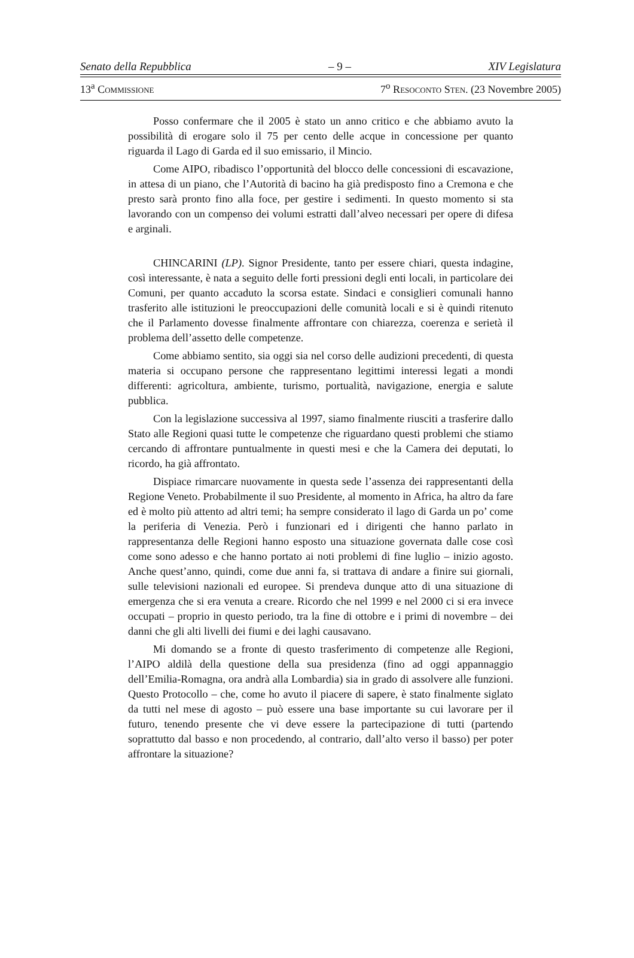Senato della Repubblica – 9 – XIV Legislatura
13<sup>a</sup> COMMISSIONE 7<sup>o</sup> RESOCONTO STEN. (23 Novembre 2005)
Posso confermare che il 2005 è stato un anno critico e che abbiamo avuto la possibilità di erogare solo il 75 per cento delle acque in concessione per quanto riguarda il Lago di Garda ed il suo emissario, il Mincio.
Come AIPO, ribadisco l’opportunità del blocco delle concessioni di escavazione, in attesa di un piano, che l’Autorità di bacino ha già predisposto fino a Cremona e che presto sarà pronto fino alla foce, per gestire i sedimenti. In questo momento si sta lavorando con un compenso dei volumi estratti dall’alveo necessari per opere di difesa e arginali.
CHINCARINI (LP). Signor Presidente, tanto per essere chiari, questa indagine, così interessante, è nata a seguito delle forti pressioni degli enti locali, in particolare dei Comuni, per quanto accaduto la scorsa estate. Sindaci e consiglieri comunali hanno trasferito alle istituzioni le preoccupazioni delle comunità locali e si è quindi ritenuto che il Parlamento dovesse finalmente affrontare con chiarezza, coerenza e serietà il problema dell’assetto delle competenze.
Come abbiamo sentito, sia oggi sia nel corso delle audizioni precedenti, di questa materia si occupano persone che rappresentano legittimi interessi legati a mondi differenti: agricoltura, ambiente, turismo, portualità, navigazione, energia e salute pubblica.
Con la legislazione successiva al 1997, siamo finalmente riusciti a trasferire dallo Stato alle Regioni quasi tutte le competenze che riguardano questi problemi che stiamo cercando di affrontare puntualmente in questi mesi e che la Camera dei deputati, lo ricordo, ha già affrontato.
Dispiace rimarcare nuovamente in questa sede l’assenza dei rappresentanti della Regione Veneto. Probabilmente il suo Presidente, al momento in Africa, ha altro da fare ed è molto più attento ad altri temi; ha sempre considerato il lago di Garda un po’ come la periferia di Venezia. Però i funzionari ed i dirigenti che hanno parlato in rappresentanza delle Regioni hanno esposto una situazione governata dalle cose così come sono adesso e che hanno portato ai noti problemi di fine luglio – inizio agosto. Anche quest’anno, quindi, come due anni fa, si trattava di andare a finire sui giornali, sulle televisioni nazionali ed europee. Si prendeva dunque atto di una situazione di emergenza che si era venuta a creare. Ricordo che nel 1999 e nel 2000 ci si era invece occupati – proprio in questo periodo, tra la fine di ottobre e i primi di novembre – dei danni che gli alti livelli dei fiumi e dei laghi causavano.
Mi domando se a fronte di questo trasferimento di competenze alle Regioni, l’AIPO aldilà della questione della sua presidenza (fino ad oggi appannaggio dell’Emilia-Romagna, ora andrà alla Lombardia) sia in grado di assolvere alle funzioni. Questo Protocollo – che, come ho avuto il piacere di sapere, è stato finalmente siglato da tutti nel mese di agosto – può essere una base importante su cui lavorare per il futuro, tenendo presente che vi deve essere la partecipazione di tutti (partendo soprattutto dal basso e non procedendo, al contrario, dall’alto verso il basso) per poter affrontare la situazione?